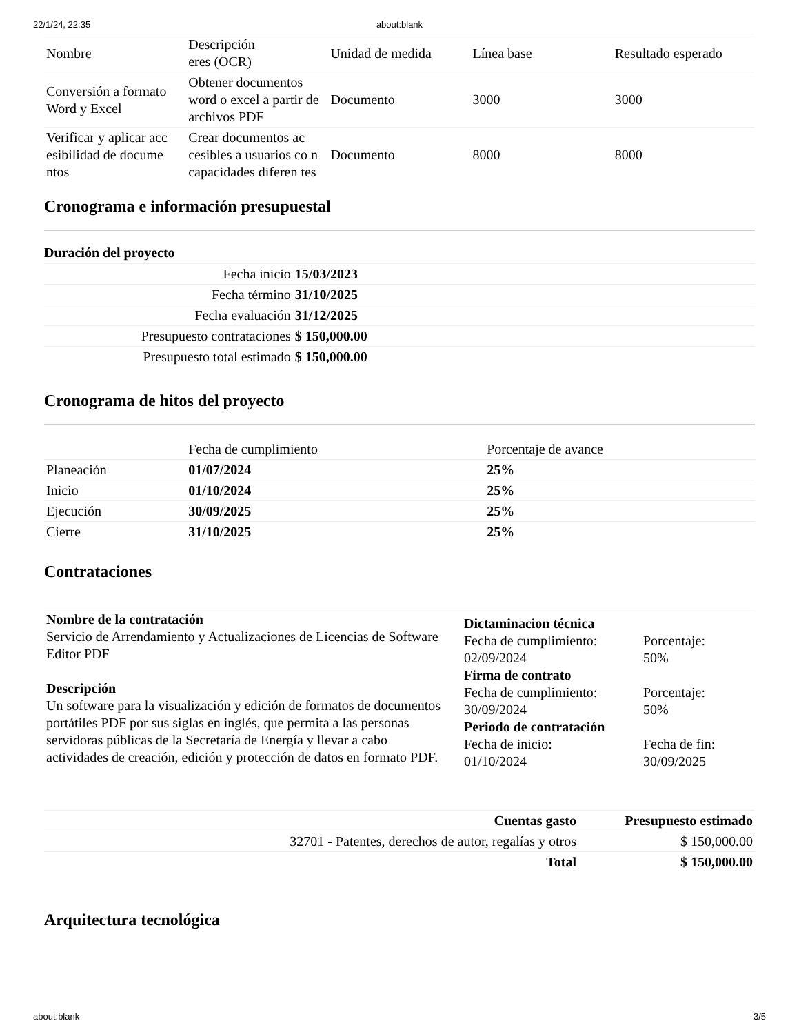22/1/24, 22:35 about:blank
| Nombre | Descripción eres (OCR) | Unidad de medida | Línea base | Resultado esperado |
| --- | --- | --- | --- | --- |
| Conversión a formato Word y Excel | Obtener documentos word o excel a partir de archivos PDF | Documento | 3000 | 3000 |
| Verificar y aplicar acc esibilidad de docume ntos | Crear documentos ac cesibles a usuarios co n capacidades diferen tes | Documento | 8000 | 8000 |
Cronograma e información presupuestal
Duración del proyecto
| Fecha inicio | 15/03/2023 |
| Fecha término | 31/10/2025 |
| Fecha evaluación | 31/12/2025 |
| Presupuesto contrataciones | $ 150,000.00 |
| Presupuesto total estimado | $ 150,000.00 |
Cronograma de hitos del proyecto
| | Fecha de cumplimiento | Porcentaje de avance |
| --- | --- | --- |
| Planeación | 01/07/2024 | 25% |
| Inicio | 01/10/2024 | 25% |
| Ejecución | 30/09/2025 | 25% |
| Cierre | 31/10/2025 | 25% |
Contrataciones
Nombre de la contratación
Servicio de Arrendamiento y Actualizaciones de Licencias de Software Editor PDF
Descripción
Un software para la visualización y edición de formatos de documentos portátiles PDF por sus siglas en inglés, que permita a las personas servidoras públicas de la Secretaría de Energía y llevar a cabo actividades de creación, edición y protección de datos en formato PDF.
Dictaminacion técnica
Fecha de cumplimiento:
02/09/2024
Porcentaje:
50%
Firma de contrato
Fecha de cumplimiento:
30/09/2024
Porcentaje:
50%
Periodo de contratación
Fecha de inicio:
01/10/2024
Fecha de fin:
30/09/2025
| Cuentas gasto | Presupuesto estimado |
| --- | --- |
| 32701 - Patentes, derechos de autor, regalías y otros | $ 150,000.00 |
| Total | $ 150,000.00 |
Arquitectura tecnológica
about:blank 3/5